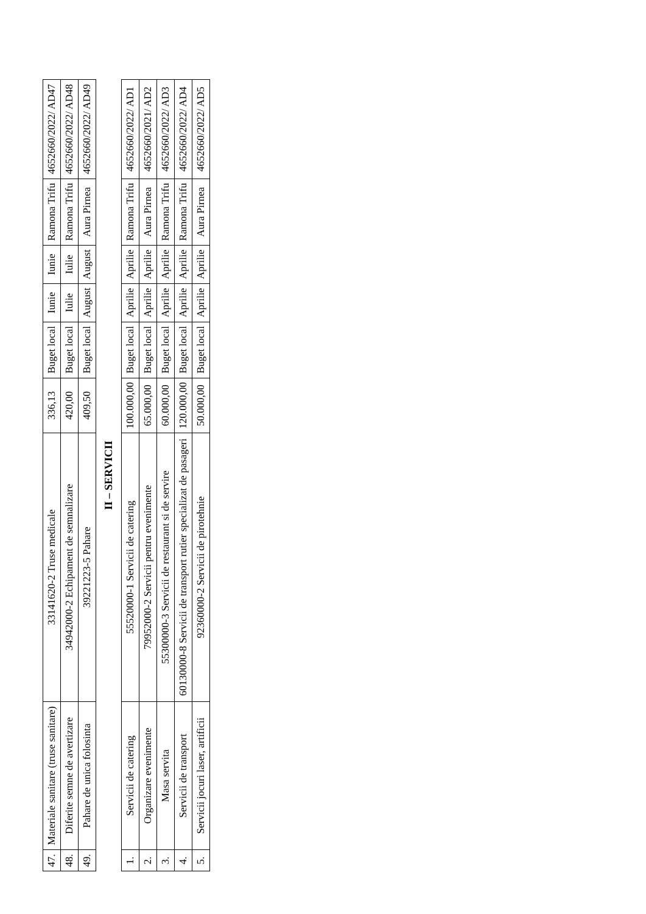| 47. | Materiale sanitare (truse sanitare) | 33141620-2 Truse medicale | 336,13 | Buget local | Iunie | Iunie | Ramona Trifu | 4652660/2022/ AD47 |
| 48. | Diferite semne de avertizare | 34942000-2 Echipament de semnalizare | 420,00 | Buget local | Iulie | Iulie | Ramona Trifu | 4652660/2022/ AD48 |
| 49. | Pahare de unica folosinta | 39221223-5 Pahare | 409,50 | Buget local | August | August | Aura Pirnea | 4652660/2022/ AD49 |
| II – SERVICII | | | | | | | | |
| 1. | Servicii de catering | 55520000-1 Servicii de catering | 100.000,00 | Buget local | Aprilie | Aprilie | Ramona Trifu | 4652660/2022/ AD1 |
| 2. | Organizare evenimente | 79952000-2 Servicii pentru evenimente | 65.000,00 | Buget local | Aprilie | Aprilie | Aura Pirnea | 4652660/2021/ AD2 |
| 3. | Masa servita | 55300000-3 Servicii de restaurant si de servire | 60.000,00 | Buget local | Aprilie | Aprilie | Ramona Trifu | 4652660/2022/ AD3 |
| 4. | Servicii de transport | 60130000-8 Servicii de transport rutier specializat de pasageri | 120.000,00 | Buget local | Aprilie | Aprilie | Ramona Trifu | 4652660/2022/ AD4 |
| 5. | Servicii jocuri laser, artificii | 92360000-2 Servicii de pirotehnie | 50.000,00 | Buget local | Aprilie | Aprilie | Aura Pirnea | 4652660/2022/ AD5 |